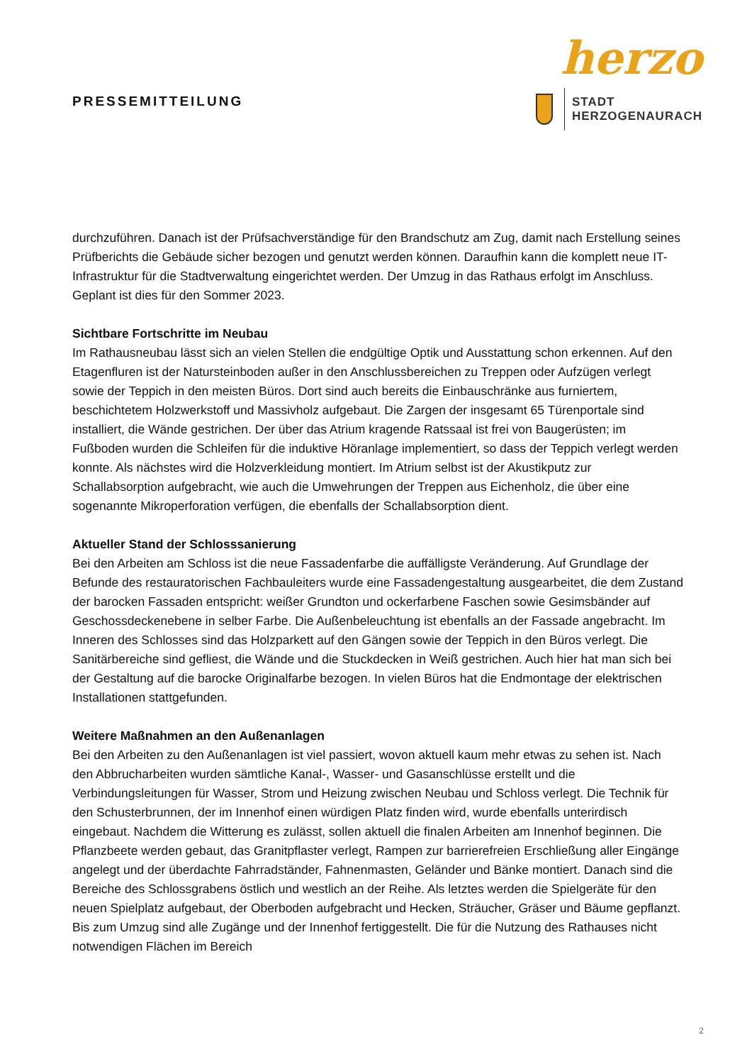PRESSEMITTEILUNG
herzo
STADT
HERZOGENAURACH
durchzuführen. Danach ist der Prüfsachverständige für den Brandschutz am Zug, damit nach Erstellung seines Prüfberichts die Gebäude sicher bezogen und genutzt werden können. Daraufhin kann die komplett neue IT-Infrastruktur für die Stadtverwaltung eingerichtet werden. Der Umzug in das Rathaus erfolgt im Anschluss. Geplant ist dies für den Sommer 2023.
Sichtbare Fortschritte im Neubau
Im Rathausneubau lässt sich an vielen Stellen die endgültige Optik und Ausstattung schon erkennen. Auf den Etagenfluren ist der Natursteinboden außer in den Anschlussbereichen zu Treppen oder Aufzügen verlegt sowie der Teppich in den meisten Büros. Dort sind auch bereits die Einbauschränke aus furniertem, beschichtetem Holzwerkstoff und Massivholz aufgebaut. Die Zargen der insgesamt 65 Türenportale sind installiert, die Wände gestrichen. Der über das Atrium kragende Ratssaal ist frei von Baugerüsten; im Fußboden wurden die Schleifen für die induktive Höranlage implementiert, so dass der Teppich verlegt werden konnte. Als nächstes wird die Holzverkleidung montiert. Im Atrium selbst ist der Akustikputz zur Schallabsorption aufgebracht, wie auch die Umwehrungen der Treppen aus Eichenholz, die über eine sogenannte Mikroperforation verfügen, die ebenfalls der Schallabsorption dient.
Aktueller Stand der Schlosssanierung
Bei den Arbeiten am Schloss ist die neue Fassadenfarbe die auffälligste Veränderung. Auf Grundlage der Befunde des restauratorischen Fachbauleiters wurde eine Fassadengestaltung ausgearbeitet, die dem Zustand der barocken Fassaden entspricht: weißer Grundton und ockerfarbene Faschen sowie Gesimsbänder auf Geschossdeckenebene in selber Farbe. Die Außenbeleuchtung ist ebenfalls an der Fassade angebracht. Im Inneren des Schlosses sind das Holzparkett auf den Gängen sowie der Teppich in den Büros verlegt. Die Sanitärbereiche sind gefliest, die Wände und die Stuckdecken in Weiß gestrichen. Auch hier hat man sich bei der Gestaltung auf die barocke Originalfarbe bezogen. In vielen Büros hat die Endmontage der elektrischen Installationen stattgefunden.
Weitere Maßnahmen an den Außenanlagen
Bei den Arbeiten zu den Außenanlagen ist viel passiert, wovon aktuell kaum mehr etwas zu sehen ist. Nach den Abbrucharbeiten wurden sämtliche Kanal-, Wasser- und Gasanschlüsse erstellt und die Verbindungsleitungen für Wasser, Strom und Heizung zwischen Neubau und Schloss verlegt. Die Technik für den Schusterbrunnen, der im Innenhof einen würdigen Platz finden wird, wurde ebenfalls unterirdisch eingebaut. Nachdem die Witterung es zulässt, sollen aktuell die finalen Arbeiten am Innenhof beginnen. Die Pflanzbeete werden gebaut, das Granitpflaster verlegt, Rampen zur barrierefreien Erschließung aller Eingänge angelegt und der überdachte Fahrradständer, Fahnenmasten, Geländer und Bänke montiert. Danach sind die Bereiche des Schlossgrabens östlich und westlich an der Reihe. Als letztes werden die Spielgeräte für den neuen Spielplatz aufgebaut, der Oberboden aufgebracht und Hecken, Sträucher, Gräser und Bäume gepflanzt. Bis zum Umzug sind alle Zugänge und der Innenhof fertiggestellt. Die für die Nutzung des Rathauses nicht notwendigen Flächen im Bereich
2